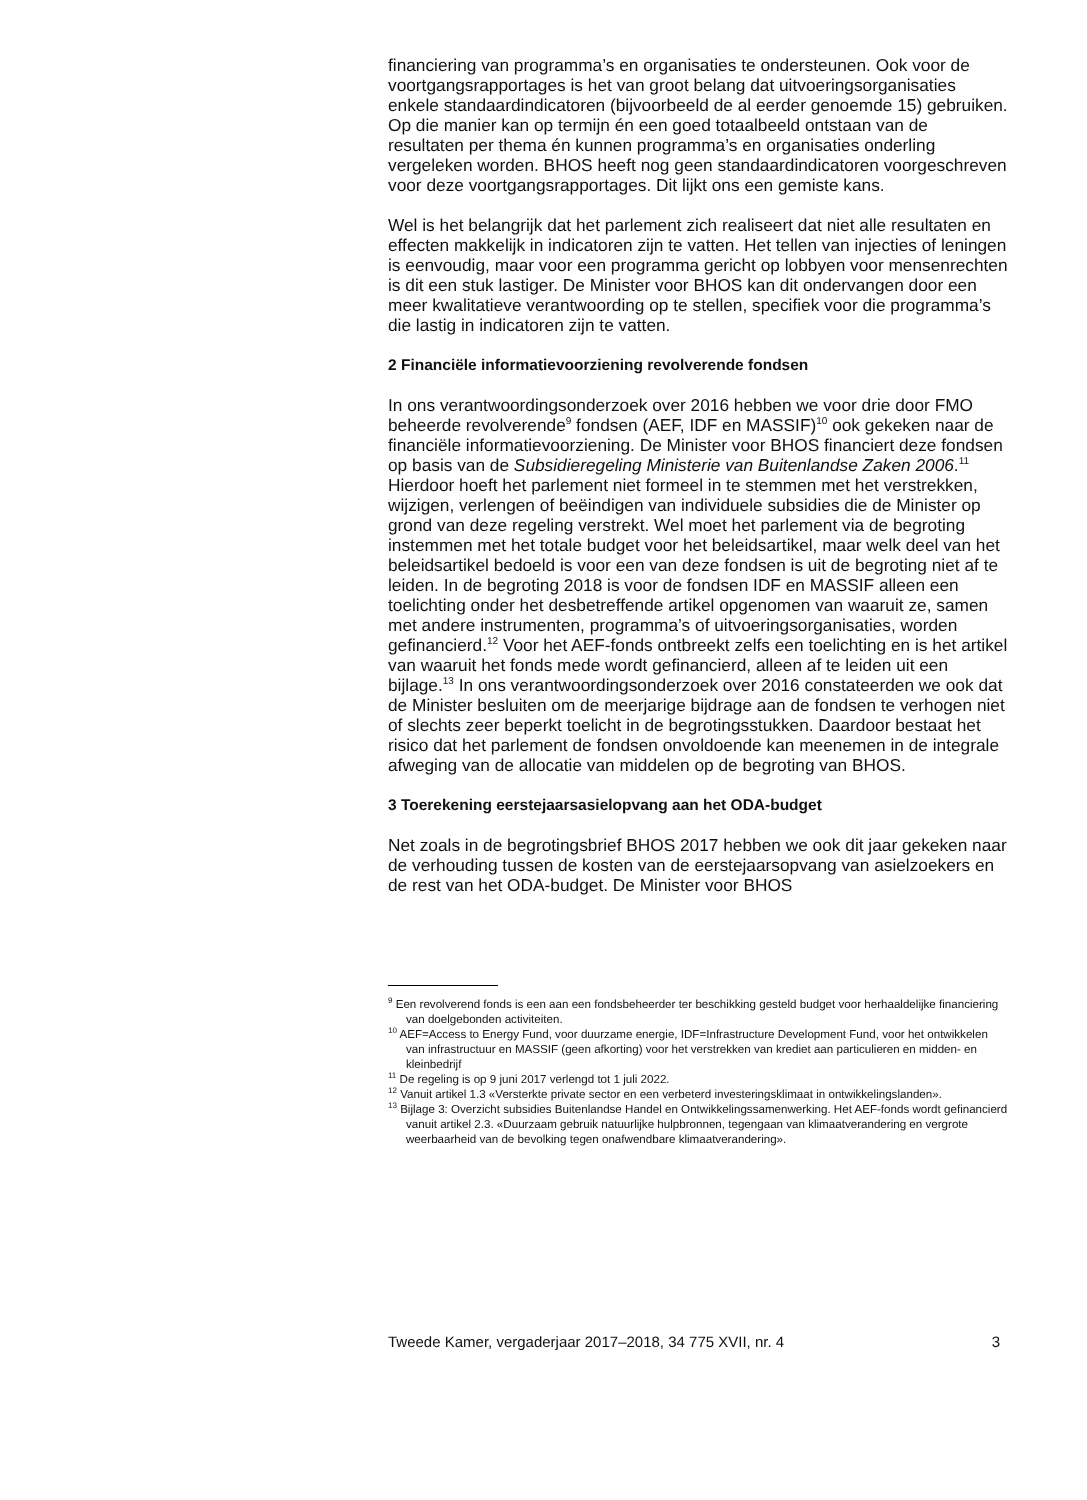financiering van programma’s en organisaties te ondersteunen. Ook voor de voortgangsrapportages is het van groot belang dat uitvoeringsorgani­saties enkele standaardindicatoren (bijvoorbeeld de al eerder genoemde 15) gebruiken. Op die manier kan op termijn én een goed totaalbeeld ontstaan van de resultaten per thema én kunnen programma’s en organisaties onderling vergeleken worden. BHOS heeft nog geen standaardindicatoren voorgeschreven voor deze voortgangsrapportages. Dit lijkt ons een gemiste kans.
Wel is het belangrijk dat het parlement zich realiseert dat niet alle resultaten en effecten makkelijk in indicatoren zijn te vatten. Het tellen van injecties of leningen is eenvoudig, maar voor een programma gericht op lobbyen voor mensenrechten is dit een stuk lastiger. De Minister voor BHOS kan dit ondervangen door een meer kwalitatieve verantwoording op te stellen, specifiek voor die programma’s die lastig in indicatoren zijn te vatten.
2 Financiële informatievoorziening revolverende fondsen
In ons verantwoordingsonderzoek over 2016 hebben we voor drie door FMO beheerde revolverende<sup>9</sup> fondsen (AEF, IDF en MASSIF)<sup>10</sup> ook gekeken naar de financiële informatievoorziening. De Minister voor BHOS financiert deze fondsen op basis van de Subsidieregeling Ministerie van Buitenlandse Zaken 2006.<sup>11</sup> Hierdoor hoeft het parlement niet formeel in te stemmen met het verstrekken, wijzigen, verlengen of beëindigen van individuele subsidies die de Minister op grond van deze regeling verstrekt. Wel moet het parlement via de begroting instemmen met het totale budget voor het beleidsartikel, maar welk deel van het beleidsartikel bedoeld is voor een van deze fondsen is uit de begroting niet af te leiden. In de begroting 2018 is voor de fondsen IDF en MASSIF alleen een toelichting onder het desbetreffende artikel opgenomen van waaruit ze, samen met andere instrumenten, programma’s of uitvoeringsorganisaties, worden gefinancierd.<sup>12</sup> Voor het AEF-fonds ontbreekt zelfs een toelichting en is het artikel van waaruit het fonds mede wordt gefinancierd, alleen af te leiden uit een bijlage.<sup>13</sup> In ons verantwoordingsonderzoek over 2016 constateerden we ook dat de Minister besluiten om de meerjarige bijdrage aan de fondsen te verhogen niet of slechts zeer beperkt toelicht in de begrotingsstukken. Daardoor bestaat het risico dat het parlement de fondsen onvoldoende kan meenemen in de integrale afweging van de allocatie van middelen op de begroting van BHOS.
3 Toerekening eerstejaarsasielopvang aan het ODA-budget
Net zoals in de begrotingsbrief BHOS 2017 hebben we ook dit jaar gekeken naar de verhouding tussen de kosten van de eerstejaarsopvang van asielzoekers en de rest van het ODA-budget. De Minister voor BHOS
<sup>9</sup> Een revolverend fonds is een aan een fondsbeheerder ter beschikking gesteld budget voor herhaaldelijke financiering van doelgebonden activiteiten.
<sup>10</sup> AEF=Access to Energy Fund, voor duurzame energie, IDF=Infrastructure Development Fund, voor het ontwikkelen van infrastructuur en MASSIF (geen afkorting) voor het verstrekken van krediet aan particulieren en midden- en kleinbedrijf
<sup>11</sup> De regeling is op 9 juni 2017 verlengd tot 1 juli 2022.
<sup>12</sup> Vanuit artikel 1.3 «Versterkte private sector en een verbeterd investeringsklimaat in ontwikkelingslanden».
<sup>13</sup> Bijlage 3: Overzicht subsidies Buitenlandse Handel en Ontwikkelingssamenwerking. Het AEF-fonds wordt gefinancierd vanuit artikel 2.3. «Duurzaam gebruik natuurlijke hulpbronnen, tegengaan van klimaatverandering en vergrote weerbaarheid van de bevolking tegen onafwendbare klimaatverandering».
Tweede Kamer, vergaderjaar 2017–2018, 34 775 XVII, nr. 4 3